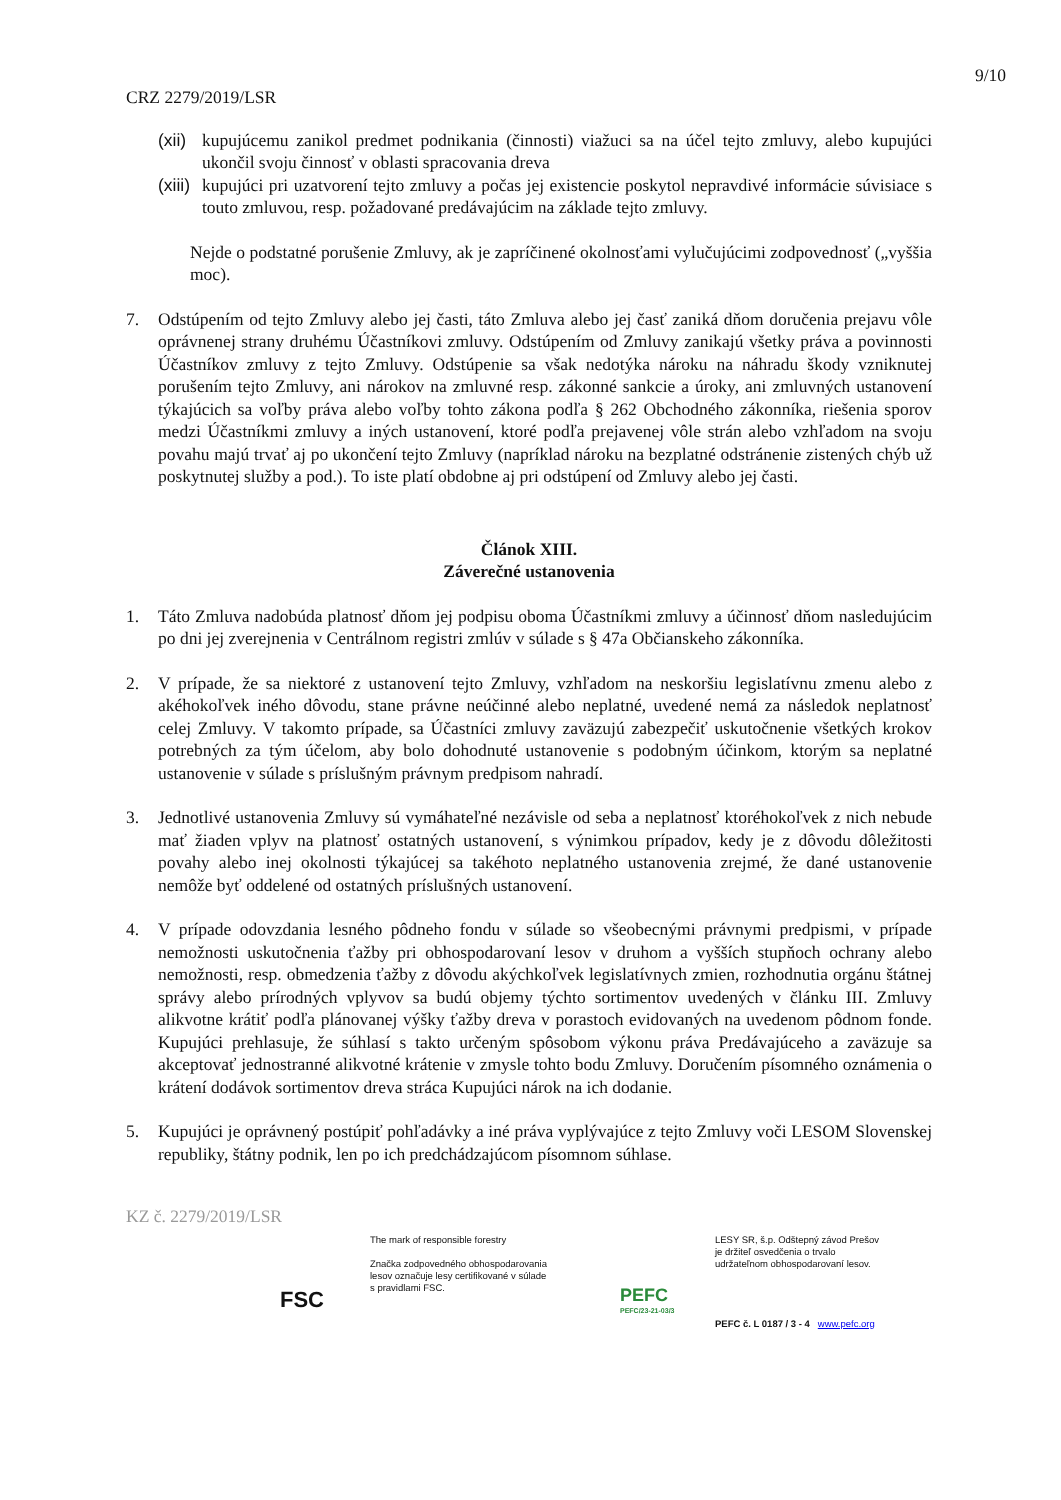9/10
CRZ 2279/2019/LSR
(xii) kupujúcemu zanikol predmet podnikania (činnosti) viažuci sa na účel tejto zmluvy, alebo kupujúci ukončil svoju činnosť v oblasti spracovania dreva
(xiii) kupujúci pri uzatvorení tejto zmluvy a počas jej existencie poskytol nepravdivé informácie súvisiace s touto zmluvou, resp. požadované predávajúcim na základe tejto zmluvy.
Nejde o podstatné porušenie Zmluvy, ak je zapríčinené okolnosťami vylučujúcimi zodpovednosť („vyššia moc).
7. Odstúpením od tejto Zmluvy alebo jej časti, táto Zmluva alebo jej časť zaniká dňom doručenia prejavu vôle oprávnenej strany druhému Účastníkovi zmluvy. Odstúpením od Zmluvy zanikajú všetky práva a povinnosti Účastníkov zmluvy z tejto Zmluvy. Odstúpenie sa však nedotýka nároku na náhradu škody vzniknutej porušením tejto Zmluvy, ani nárokov na zmluvné resp. zákonné sankcie a úroky, ani zmluvných ustanovení týkajúcich sa voľby práva alebo voľby tohto zákona podľa § 262 Obchodného zákonníka, riešenia sporov medzi Účastníkmi zmluvy a iných ustanovení, ktoré podľa prejavenej vôle strán alebo vzhľadom na svoju povahu majú trvať aj po ukončení tejto Zmluvy (napríklad nároku na bezplatné odstránenie zistených chýb už poskytnutej služby a pod.). To iste platí obdobne aj pri odstúpení od Zmluvy alebo jej časti.
Článok XIII.
Záverečné ustanovenia
1. Táto Zmluva nadobúda platnosť dňom jej podpisu oboma Účastníkmi zmluvy a účinnosť dňom nasledujúcim po dni jej zverejnenia v Centrálnom registri zmlúv v súlade s § 47a Občianskeho zákonníka.
2. V prípade, že sa niektoré z ustanovení tejto Zmluvy, vzhľadom na neskoršiu legislatívnu zmenu alebo z akéhokoľvek iného dôvodu, stane právne neúčinné alebo neplatné, uvedené nemá za následok neplatnosť celej Zmluvy. V takomto prípade, sa Účastníci zmluvy zaväzujú zabezpečiť uskutočnenie všetkých krokov potrebných za tým účelom, aby bolo dohodnuté ustanovenie s podobným účinkom, ktorým sa neplatné ustanovenie v súlade s príslušným právnym predpisom nahradí.
3. Jednotlivé ustanovenia Zmluvy sú vymáhateľné nezávisle od seba a neplatnosť ktoréhokoľvek z nich nebude mať žiaden vplyv na platnosť ostatných ustanovení, s výnimkou prípadov, kedy je z dôvodu dôležitosti povahy alebo inej okolnosti týkajúcej sa takéhoto neplatného ustanovenia zrejmé, že dané ustanovenie nemôže byť oddelené od ostatných príslušných ustanovení.
4. V prípade odovzdania lesného pôdneho fondu v súlade so všeobecnými právnymi predpismi, v prípade nemožnosti uskutočnenia ťažby pri obhospodarovaní lesov v druhom a vyšších stupňoch ochrany alebo nemožnosti, resp. obmedzenia ťažby z dôvodu akýchkoľvek legislatívnych zmien, rozhodnutia orgánu štátnej správy alebo prírodných vplyvov sa budú objemy týchto sortimentov uvedených v článku III. Zmluvy alikvotne krátiť podľa plánovanej výšky ťažby dreva v porastoch evidovaných na uvedenom pôdnom fonde. Kupujúci prehlasuje, že súhlasí s takto určeným spôsobom výkonu práva Predávajúceho a zaväzuje sa akceptovať jednostranné alikvotné krátenie v zmysle tohto bodu Zmluvy. Doručením písomného oznámenia o krátení dodávok sortimentov dreva stráca Kupujúci nárok na ich dodanie.
5. Kupujúci je oprávnený postúpiť pohľadávky a iné práva vyplývajúce z tejto Zmluvy voči LESOM Slovenskej republiky, štátny podnik, len po ich predchádzajúcom písomnom súhlase.
KZ č. 2279/2019/LSR
FSC
The mark of responsible forestry
Značka zodpovedného obhospodarovania
lesov označuje lesy certifikované v súlade
s pravidlami FSC.
PEFC
PEFC/23-21-03/3
LESY SR, š.p. Odštepný závod Prešov
je držiteľ osvedčenia o trvalo
udržateľnom obhospodarovaní lesov.
PEFC č. L 0187 / 3 - 4 www.pefc.org